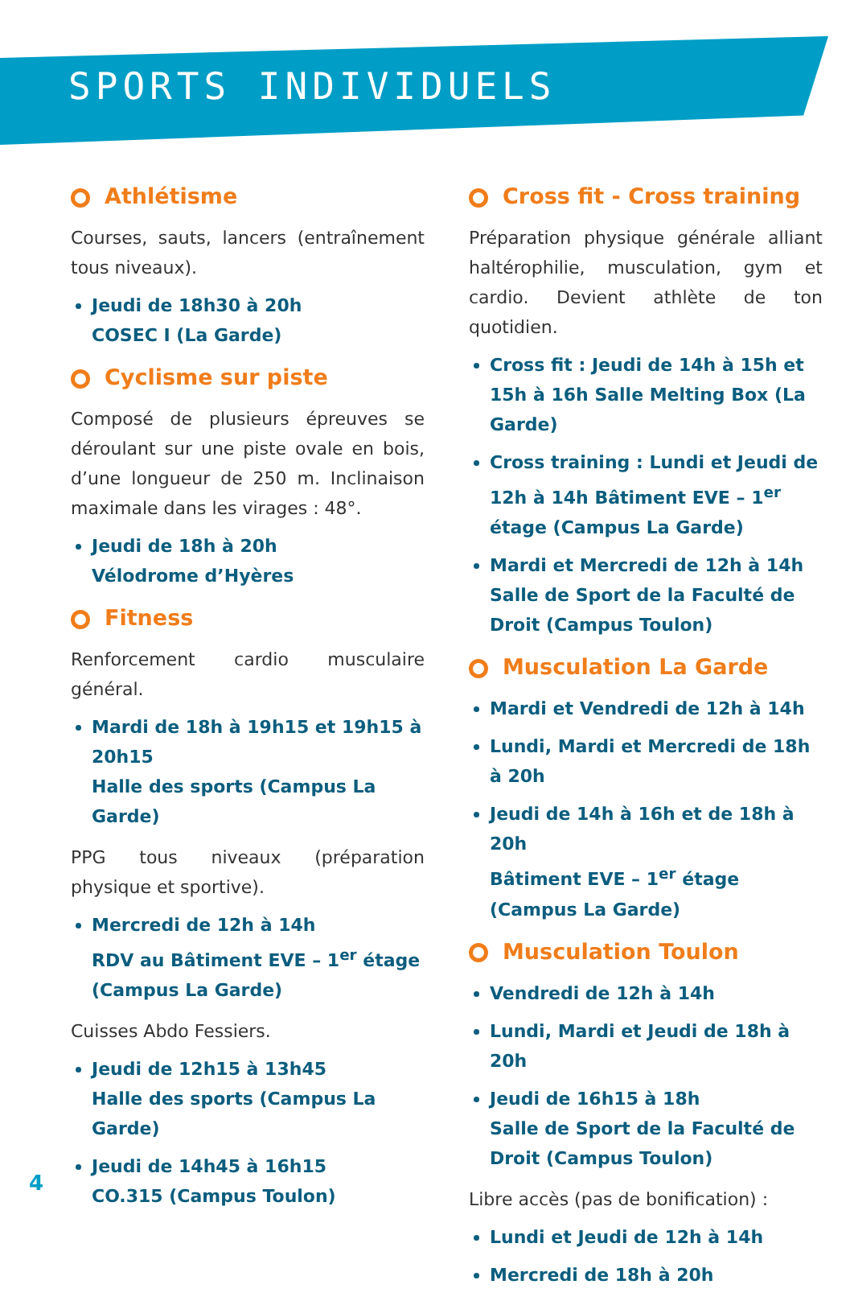SPORTS INDIVIDUELS
Athlétisme
Courses, sauts, lancers (entraînement tous niveaux).
Jeudi de 18h30 à 20h
COSEC I (La Garde)
Cyclisme sur piste
Composé de plusieurs épreuves se déroulant sur une piste ovale en bois, d’une longueur de 250 m. Inclinaison maximale dans les virages : 48°.
Jeudi de 18h à 20h
Vélodrome d’Hyères
Fitness
Renforcement cardio musculaire général.
Mardi de 18h à 19h15 et 19h15 à 20h15
Halle des sports (Campus La Garde)
PPG tous niveaux (préparation physique et sportive).
Mercredi de 12h à 14h
RDV au Bâtiment EVE – 1<sup>er</sup> étage (Campus La Garde)
Cuisses Abdo Fessiers.
Jeudi de 12h15 à 13h45
Halle des sports (Campus La Garde)
Jeudi de 14h45 à 16h15
CO.315 (Campus Toulon)
Cross fit - Cross training
Préparation physique générale alliant haltérophilie, musculation, gym et cardio. Devient athlète de ton quotidien.
Cross fit : Jeudi de 14h à 15h et 15h à 16h Salle Melting Box (La Garde)
Cross training : Lundi et Jeudi de 12h à 14h Bâtiment EVE – 1<sup>er</sup> étage (Campus La Garde)
Mardi et Mercredi de 12h à 14h Salle de Sport de la Faculté de Droit (Campus Toulon)
Musculation La Garde
Mardi et Vendredi de 12h à 14h
Lundi, Mardi et Mercredi de 18h à 20h
Jeudi de 14h à 16h et de 18h à 20h
Bâtiment EVE – 1<sup>er</sup> étage (Campus La Garde)
Musculation Toulon
Vendredi de 12h à 14h
Lundi, Mardi et Jeudi de 18h à 20h
Jeudi de 16h15 à 18h
Salle de Sport de la Faculté de Droit (Campus Toulon)
Libre accès (pas de bonification) :
Lundi et Jeudi de 12h à 14h
Mercredi de 18h à 20h
4